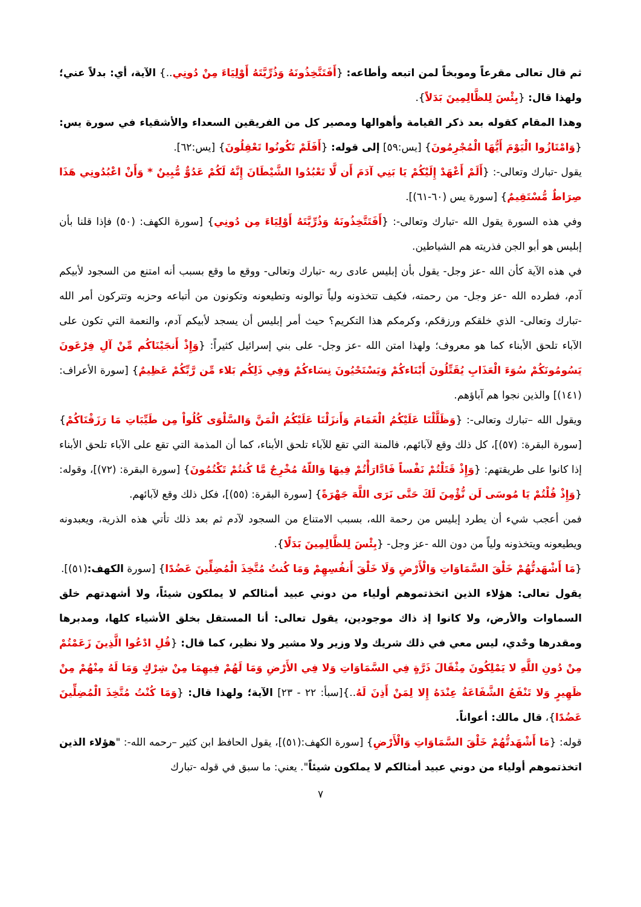ثم قال تعالى مقرعاً وموبخاً لمن اتبعه وأطاعه: {أَفَتَتَّخِذُونَهُ وَذُرِّيَّتَهُ أَوْلِيَاءَ مِنْ دُونِي..} الآية، أي: بدلاً عني؛ ولهذا قال: {بِئْسَ لِلظَّالِمِينَ بَدَلاً}.
وهذا المقام كقوله بعد ذكر القيامة وأهوالها ومصير كل من الفريقين السعداء والأشقياء في سورة يس: {وَامْتَازُوا الْيَوْمَ أَيُّهَا الْمُجْرِمُونَ} [يس:٥٩] إلى قوله: {أَفَلَمْ تَكُونُوا تَعْقِلُونَ} [يس:٦٢].
يقول -تبارك وتعالى-: {أَلَمْ أَعْهَدْ إِلَيْكُمْ يَا بَنِي آدَمَ أَن لَّا تَعْبُدُوا الشَّيْطَانَ إِنَّهُ لَكُمْ عَدُوٌّ مُّبِينٌ * وَأَنْ اعْبُدُونِي هَذَا صِرَاطٌ مُّسْتَقِيمٌ} [سورة يس (٦٠-٦١)].
وفي هذه السورة يقول الله -تبارك وتعالى-: {أَفَتَتَّخِذُونَهُ وَذُرِّيَّتَهُ أَوْلِيَاءَ مِن دُونِي} [سورة الكهف: (٥٠) فإذا قلنا بأن إبليس هو أبو الجن فذريته هم الشياطين.
في هذه الآية كأن الله -عز وجل- يقول بأن إبليس عادى ربه -تبارك وتعالى- ووقع ما وقع بسبب أنه امتنع من السجود لأبيكم آدم، فطرده الله -عز وجل- من رحمته، فكيف تتخذونه ولياً توالونه وتطيعونه وتكونون من أتباعه وحزبه وتتركون أمر الله -تبارك وتعالى- الذي خلقكم ورزقكم، وكرمكم هذا التكريم؟ حيث أمر إبليس أن يسجد لأبيكم آدم، والنعمة التي تكون على الآباء تلحق الأبناء كما هو معروف؛ ولهذا امتن الله -عز وجل- على بني إسرائيل كثيراً: {وَإِذْ أَنجَيْنَاكُم مِّنْ آلِ فِرْعَونَ يَسُومُونَكُمْ سُوَءَ الْعَذَابِ يُقَتِّلُونَ أَبْنَاءكُمْ وَيَسْتَحْيُونَ نِسَاءكُمْ وَفِي ذَلِكُم بَلاء مِّن رَّبِّكُمْ عَظِيمٌ} [سورة الأعراف: (١٤١)] والذين نجوا هم آباؤهم.
ويقول الله –تبارك وتعالى-: {وَظَلَّلْنَا عَلَيْكُمُ الْغَمَامَ وَأَنزَلْنَا عَلَيْكُمُ الْمَنَّ وَالسَّلْوَى كُلُواْ مِن طَيِّبَاتِ مَا رَزَقْنَاكُمْ} [سورة البقرة: (٥٧)]، كل ذلك وقع لآبائهم، فالمنة التي تقع للآباء تلحق الأبناء، كما أن المذمة التي تقع على الآباء تلحق الأبناء إذا كانوا على طريقتهم: {وَإِذْ قَتَلْتُمْ نَفْساً فَادَّارَأْتُمْ فِيهَا وَاللّهُ مُخْرِجٌ مَّا كُنتُمْ تَكْتُمُونَ} [سورة البقرة: (٧٢)]، وقوله: {وَإِذْ قُلْتُمْ يَا مُوسَى لَن نُّؤْمِنَ لَكَ حَتَّى نَرَى اللَّهَ جَهْرَةً} [سورة البقرة: (٥٥)]، فكل ذلك وقع لآبائهم.
فمن أعجب شيء أن يطرد إبليس من رحمة الله، بسبب الامتناع من السجود لآدم ثم بعد ذلك تأتي هذه الذرية، ويعبدونه ويطيعونه ويتخذونه ولياً من دون الله -عز وجل- {بِئْسَ لِلظَّالِمِينَ بَدَلًا}.
{مَا أَشْهَدتُّهُمْ خَلْقَ السَّمَاوَاتِ وَالْأَرْضِ وَلَا خَلْقَ أَنفُسِهِمْ وَمَا كُنتُ مُتَّخِذَ الْمُضِلِّينَ عَضُدًا} [سورة الكهف:(٥١)].
يقول تعالى: هؤلاء الذين اتخذتموهم أولياء من دوني عبيد أمثالكم لا يملكون شيئاً، ولا أشهدتهم خلق السماوات والأرض، ولا كانوا إذ ذاك موجودين، يقول تعالى: أنا المستقل بخلق الأشياء كلها، ومدبرها ومقدرها وحْدي، ليس معي في ذلك شريك ولا وزير ولا مشير ولا نظير، كما قال: {قُلِ ادْعُوا الَّذِينَ زَعَمْتُمْ مِنْ دُونِ اللَّهِ لا يَمْلِكُونَ مِثْقَالَ ذَرَّةٍ فِي السَّمَاوَاتِ وَلا فِي الأَرْضِ وَمَا لَهُمْ فِيهِمَا مِنْ شِرْكٍ وَمَا لَهُ مِنْهُمْ مِنْ ظَهِيرٍ وَلا تَنْفَعُ الشَّفَاعَةُ عِنْدَهُ إِلا لِمَنْ أَذِنَ لَهُ..}[سبأ: ٢٢ - ٢٣] الآية؛ ولهذا قال: {وَمَا كُنْتُ مُتَّخِذَ الْمُضِلِّينَ عَضُدًا}، قال مالك: أعواناً.
قوله: {مَا أَشْهَدتُّهُمْ خَلْقَ السَّمَاوَاتِ وَالْأَرْضِ} [سورة الكهف:(٥١)]، يقول الحافظ ابن كثير –رحمه الله-: "هؤلاء الذين اتخذتموهم أولياء من دوني عبيد أمثالكم لا يملكون شيئاً". يعني: ما سبق في قوله -تبارك
٧